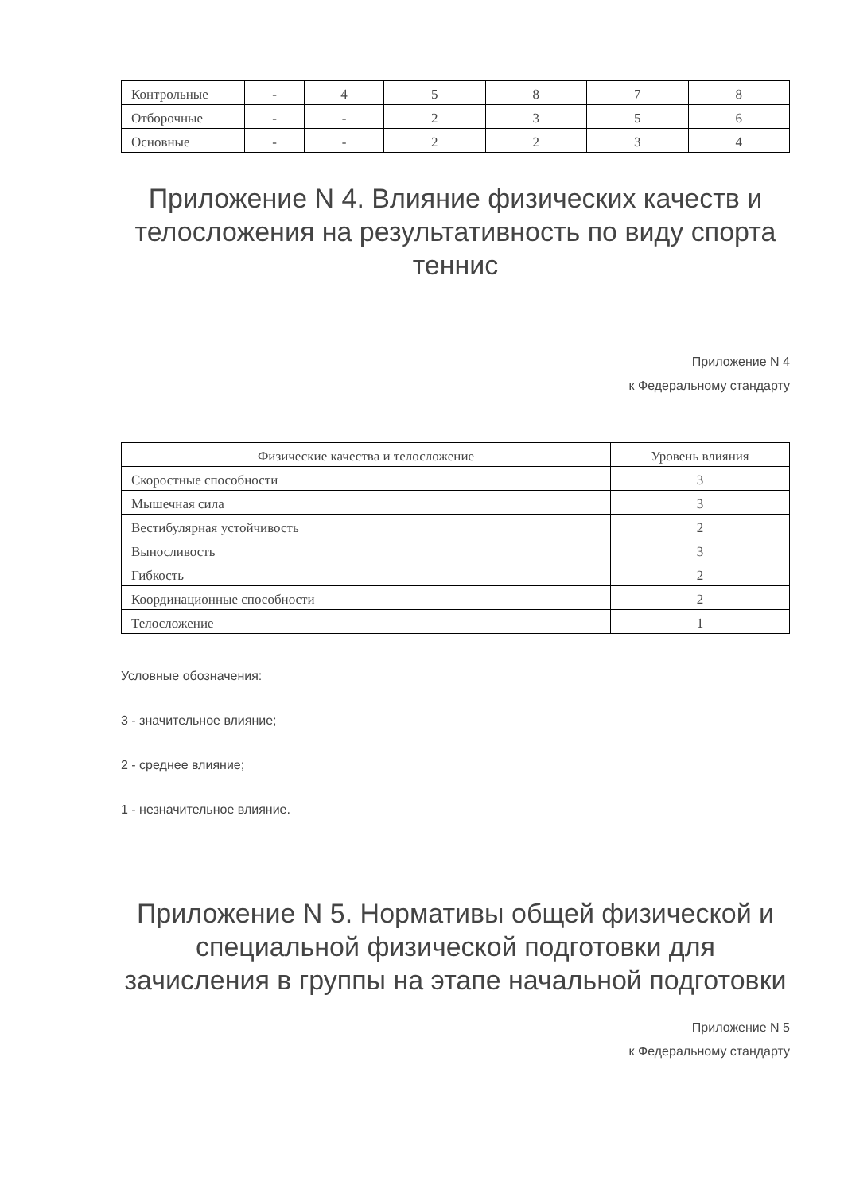| Контрольные | - | 4 | 5 | 8 | 7 | 8 |
| Отборочные | - | - | 2 | 3 | 5 | 6 |
| Основные | - | - | 2 | 2 | 3 | 4 |
Приложение N 4. Влияние физических качеств и телосложения на результативность по виду спорта теннис
Приложение N 4
к Федеральному стандарту
| Физические качества и телосложение | Уровень влияния |
| --- | --- |
| Скоростные способности | 3 |
| Мышечная сила | 3 |
| Вестибулярная устойчивость | 2 |
| Выносливость | 3 |
| Гибкость | 2 |
| Координационные способности | 2 |
| Телосложение | 1 |
Условные обозначения:
3 - значительное влияние;
2 - среднее влияние;
1 - незначительное влияние.
Приложение N 5. Нормативы общей физической и специальной физической подготовки для зачисления в группы на этапе начальной подготовки
Приложение N 5
к Федеральному стандарту